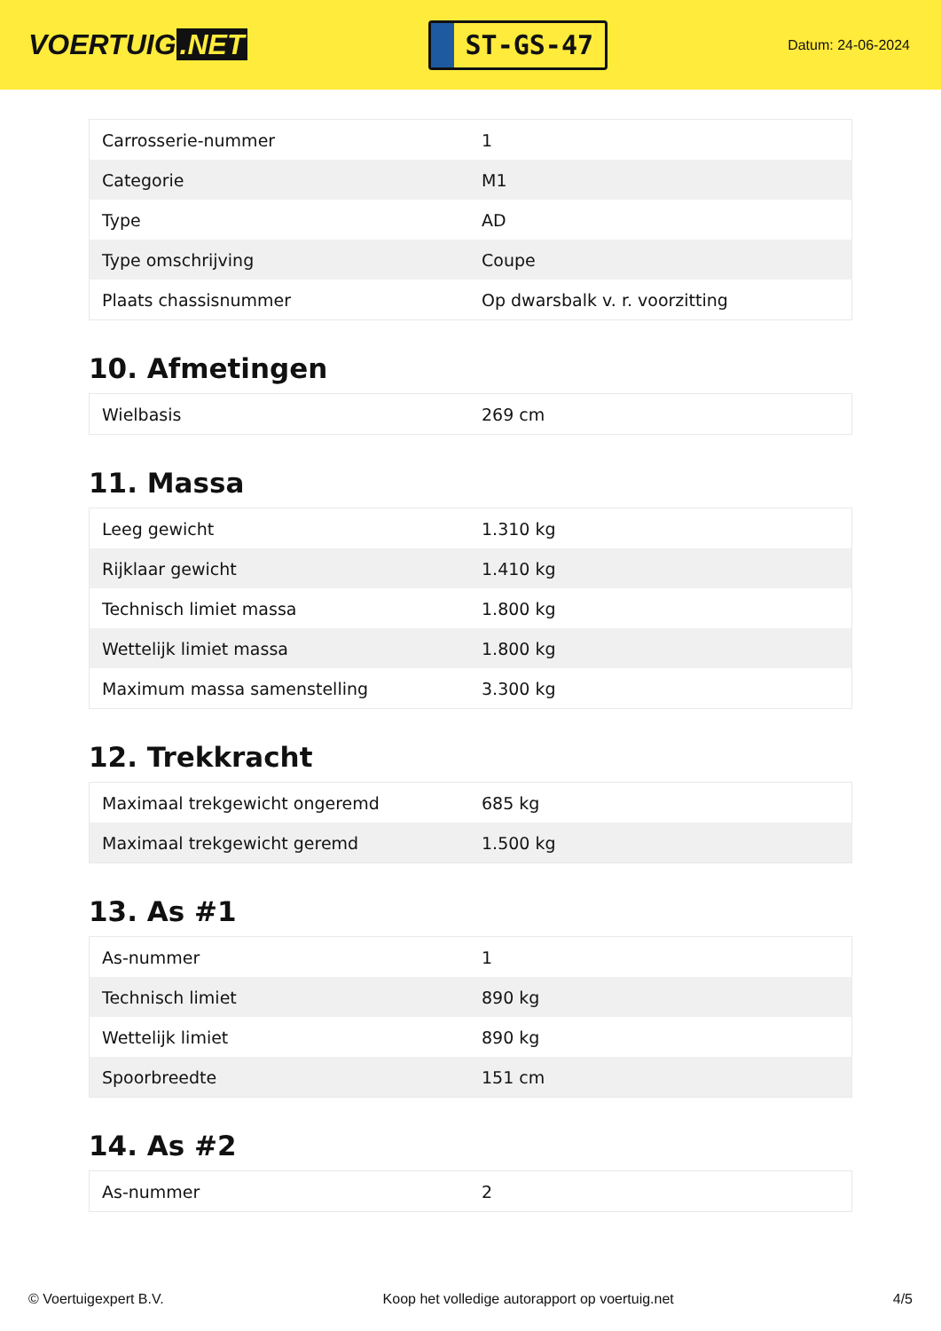VOERTUIG.NET
ST-GS-47
Datum: 24-06-2024
| Carrosserie-nummer | 1 |
| Categorie | M1 |
| Type | AD |
| Type omschrijving | Coupe |
| Plaats chassisnummer | Op dwarsbalk v. r. voorzitting |
10. Afmetingen
| Wielbasis | 269 cm |
11. Massa
| Leeg gewicht | 1.310 kg |
| Rijklaar gewicht | 1.410 kg |
| Technisch limiet massa | 1.800 kg |
| Wettelijk limiet massa | 1.800 kg |
| Maximum massa samenstelling | 3.300 kg |
12. Trekkracht
| Maximaal trekgewicht ongeremd | 685 kg |
| Maximaal trekgewicht geremd | 1.500 kg |
13. As #1
| As-nummer | 1 |
| Technisch limiet | 890 kg |
| Wettelijk limiet | 890 kg |
| Spoorbreedte | 151 cm |
14. As #2
| As-nummer | 2 |
© Voertuigexpert B.V. Koop het volledige autorapport op voertuig.net 4/5